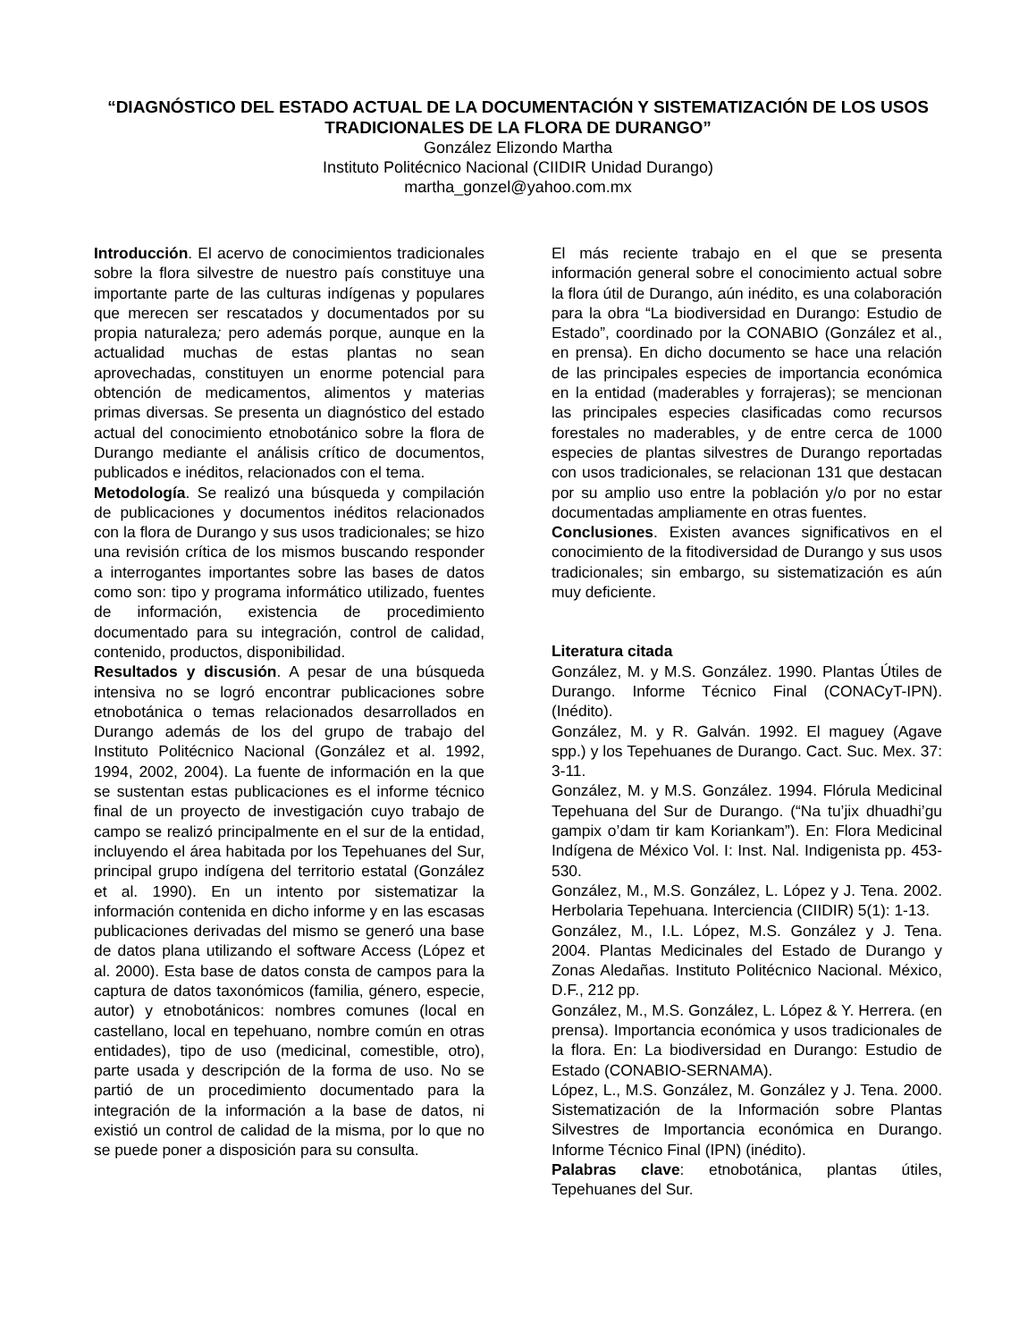“DIAGNÓSTICO DEL ESTADO ACTUAL DE LA DOCUMENTACIÓN Y SISTEMATIZACIÓN DE LOS USOS TRADICIONALES DE LA FLORA DE DURANGO”
González Elizondo Martha
Instituto Politécnico Nacional (CIIDIR Unidad Durango)
martha_gonzel@yahoo.com.mx
Introducción. El acervo de conocimientos tradicionales sobre la flora silvestre de nuestro país constituye una importante parte de las culturas indígenas y populares que merecen ser rescatados y documentados por su propia naturaleza; pero además porque, aunque en la actualidad muchas de estas plantas no sean aprovechadas, constituyen un enorme potencial para obtención de medicamentos, alimentos y materias primas diversas. Se presenta un diagnóstico del estado actual del conocimiento etnobotánico sobre la flora de Durango mediante el análisis crítico de documentos, publicados e inéditos, relacionados con el tema.
Metodología. Se realizó una búsqueda y compilación de publicaciones y documentos inéditos relacionados con la flora de Durango y sus usos tradicionales; se hizo una revisión crítica de los mismos buscando responder a interrogantes importantes sobre las bases de datos como son: tipo y programa informático utilizado, fuentes de información, existencia de procedimiento documentado para su integración, control de calidad, contenido, productos, disponibilidad.
Resultados y discusión. A pesar de una búsqueda intensiva no se logró encontrar publicaciones sobre etnobotánica o temas relacionados desarrollados en Durango además de los del grupo de trabajo del Instituto Politécnico Nacional (González et al. 1992, 1994, 2002, 2004). La fuente de información en la que se sustentan estas publicaciones es el informe técnico final de un proyecto de investigación cuyo trabajo de campo se realizó principalmente en el sur de la entidad, incluyendo el área habitada por los Tepehuanes del Sur, principal grupo indígena del territorio estatal (González et al. 1990). En un intento por sistematizar la información contenida en dicho informe y en las escasas publicaciones derivadas del mismo se generó una base de datos plana utilizando el software Access (López et al. 2000). Esta base de datos consta de campos para la captura de datos taxonómicos (familia, género, especie, autor) y etnobotánicos: nombres comunes (local en castellano, local en tepehuano, nombre común en otras entidades), tipo de uso (medicinal, comestible, otro), parte usada y descripción de la forma de uso. No se partió de un procedimiento documentado para la integración de la información a la base de datos, ni existió un control de calidad de la misma, por lo que no se puede poner a disposición para su consulta.
El más reciente trabajo en el que se presenta información general sobre el conocimiento actual sobre la flora útil de Durango, aún inédito, es una colaboración para la obra “La biodiversidad en Durango: Estudio de Estado”, coordinado por la CONABIO (González et al., en prensa). En dicho documento se hace una relación de las principales especies de importancia económica en la entidad (maderables y forrajeras); se mencionan las principales especies clasificadas como recursos forestales no maderables, y de entre cerca de 1000 especies de plantas silvestres de Durango reportadas con usos tradicionales, se relacionan 131 que destacan por su amplio uso entre la población y/o por no estar documentadas ampliamente en otras fuentes.
Conclusiones. Existen avances significativos en el conocimiento de la fitodiversidad de Durango y sus usos tradicionales; sin embargo, su sistematización es aún muy deficiente.
Literatura citada
González, M. y M.S. González. 1990. Plantas Útiles de Durango. Informe Técnico Final (CONACyT-IPN). (Inédito).
González, M. y R. Galván. 1992. El maguey (Agave spp.) y los Tepehuanes de Durango. Cact. Suc. Mex. 37: 3-11.
González, M. y M.S. González. 1994. Flórula Medicinal Tepehuana del Sur de Durango. (“Na tu’jix dhuadhi’gu gampix o’dam tir kam Koriankam”). En: Flora Medicinal Indígena de México Vol. I: Inst. Nal. Indigenista pp. 453-530.
González, M., M.S. González, L. López y J. Tena. 2002. Herbolaria Tepehuana. Interciencia (CIIDIR) 5(1): 1-13.
González, M., I.L. López, M.S. González y J. Tena. 2004. Plantas Medicinales del Estado de Durango y Zonas Aledañas. Instituto Politécnico Nacional. México, D.F., 212 pp.
González, M., M.S. González, L. López & Y. Herrera. (en prensa). Importancia económica y usos tradicionales de la flora. En: La biodiversidad en Durango: Estudio de Estado (CONABIO-SERNAMA).
López, L., M.S. González, M. González y J. Tena. 2000. Sistematización de la Información sobre Plantas Silvestres de Importancia económica en Durango. Informe Técnico Final (IPN) (inédito).
Palabras clave: etnobotánica, plantas útiles, Tepehuanes del Sur.